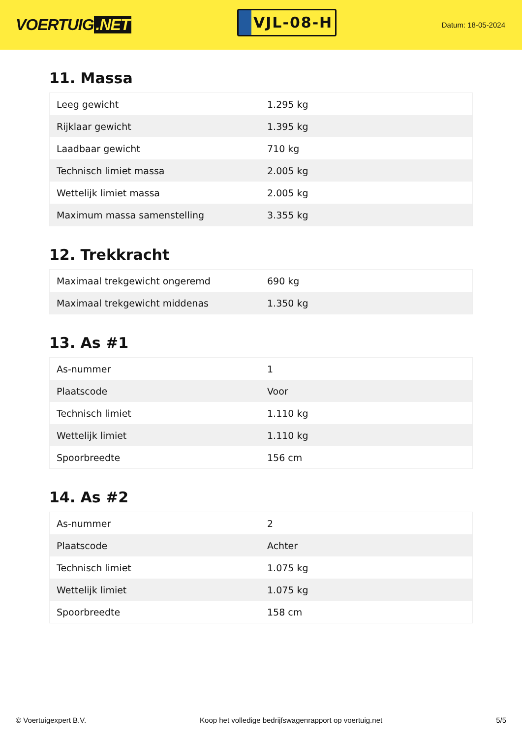VOERTUIG.NET
VJL-08-H
Datum: 18-05-2024
11. Massa
| Leeg gewicht | 1.295 kg |
| Rijklaar gewicht | 1.395 kg |
| Laadbaar gewicht | 710 kg |
| Technisch limiet massa | 2.005 kg |
| Wettelijk limiet massa | 2.005 kg |
| Maximum massa samenstelling | 3.355 kg |
12. Trekkracht
| Maximaal trekgewicht ongeremd | 690 kg |
| Maximaal trekgewicht middenas | 1.350 kg |
13. As #1
| As-nummer | 1 |
| Plaatscode | Voor |
| Technisch limiet | 1.110 kg |
| Wettelijk limiet | 1.110 kg |
| Spoorbreedte | 156 cm |
14. As #2
| As-nummer | 2 |
| Plaatscode | Achter |
| Technisch limiet | 1.075 kg |
| Wettelijk limiet | 1.075 kg |
| Spoorbreedte | 158 cm |
© Voertuigexpert B.V. Koop het volledige bedrijfswagenrapport op voertuig.net 5/5